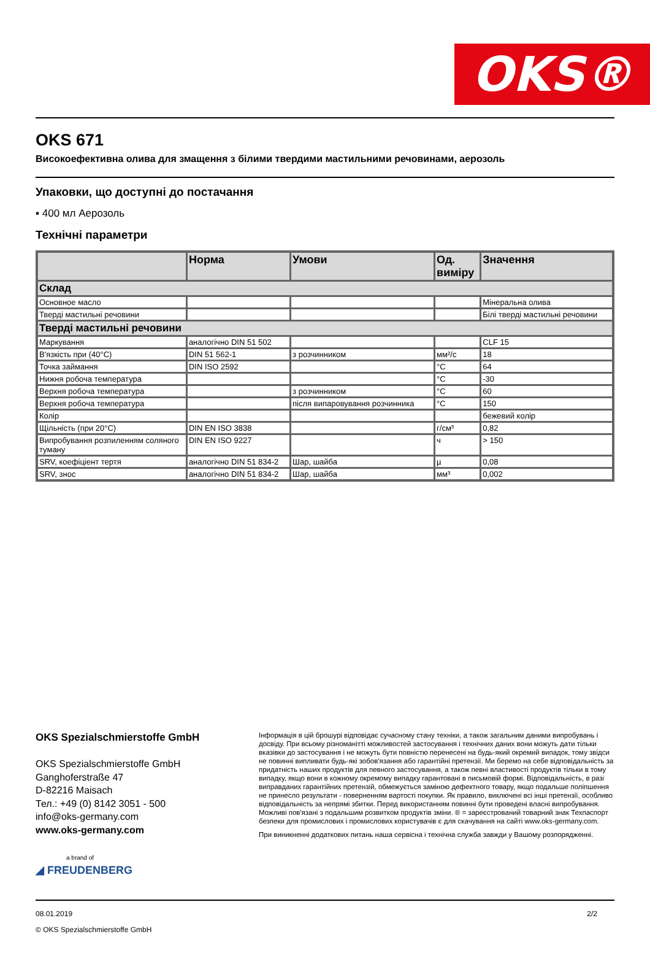OKS®
OKS 671
Високоефективна олива для змащення з білими твердими мастильними речовинами, аерозоль
Упаковки, що доступні до постачання
▪ 400 мл Аерозоль
Технічні параметри
| | Норма | Умови | Од. виміру | Значення |
| --- | --- | --- | --- | --- |
| Склад | | | | |
| Основное масло | | | | Мінеральна олива |
| Тверді мастильні речовини | | | | Білі тверді мастильні речовини |
| Тверді мастильні речовини | | | | |
| Маркування | аналогічно DIN 51 502 | | | CLF 15 |
| В'язкість при (40°C) | DIN 51 562-1 | з розчинником | мм²/с | 18 |
| Точка займання | DIN ISO 2592 | | °C | 64 |
| Нижня робоча температура | | | °C | -30 |
| Верхня робоча температура | | з розчинником | °C | 60 |
| Верхня робоча температура | | після випаровування розчинника | °C | 150 |
| Колір | | | | бежевий колір |
| Щільність (при 20°C) | DIN EN ISO 3838 | | г/см³ | 0,82 |
| Випробування розпиленням соляного туману | DIN EN ISO 9227 | | ч | > 150 |
| SRV, коефіціент тертя | аналогічно DIN 51 834-2 | Шар, шайба | µ | 0,08 |
| SRV, знос | аналогічно DIN 51 834-2 | Шар, шайба | мм³ | 0,002 |
OKS Spezialschmierstoffe GmbH
OKS Spezialschmierstoffe GmbH
Ganghoferstraße 47
D-82216 Maisach
Тел.: +49 (0) 8142 3051 - 500
info@oks-germany.com
www.oks-germany.com
a brand of
◢ FREUDENBERG
Інформація в цій брошурі відповідає сучасному стану техніки, а також загальним даними випробувань і досвіду. При всьому різноманітті можливостей застосування і технічних даних вони можуть дати тільки вказівки до застосування і не можуть бути повністю перенесені на будь-який окремий випадок, тому звідси не повинні випливати будь-які зобов'язання або гарантійні претензії. Ми беремо на себе відповідальність за придатність наших продуктів для певного застосування, а також певні властивості продуктів тільки в тому випадку, якщо вони в кожному окремому випадку гарантовані в письмовій формі. Відповідальність, в разі виправданих гарантійних претензій, обмежується заміною дефектного товару, якщо подальше поліпшення не принесло результати - поверненням вартості покупки. Як правило, виключені всі інші претензії, особливо відповідальність за непрямі збитки. Перед використанням повинні бути проведені власні випробування. Можливі пов'язані з подальшим розвитком продуктів зміни. ® = зареєстрований товарний знак Техпаспорт безпеки для промислових і промислових користувачів є для скачування на сайті www.oks-germany.com.
При виникненні додаткових питань наша сервісна і технічна служба завжди у Вашому розпорядженні.
08.01.2019 2/2
© OKS Spezialschmierstoffe GmbH